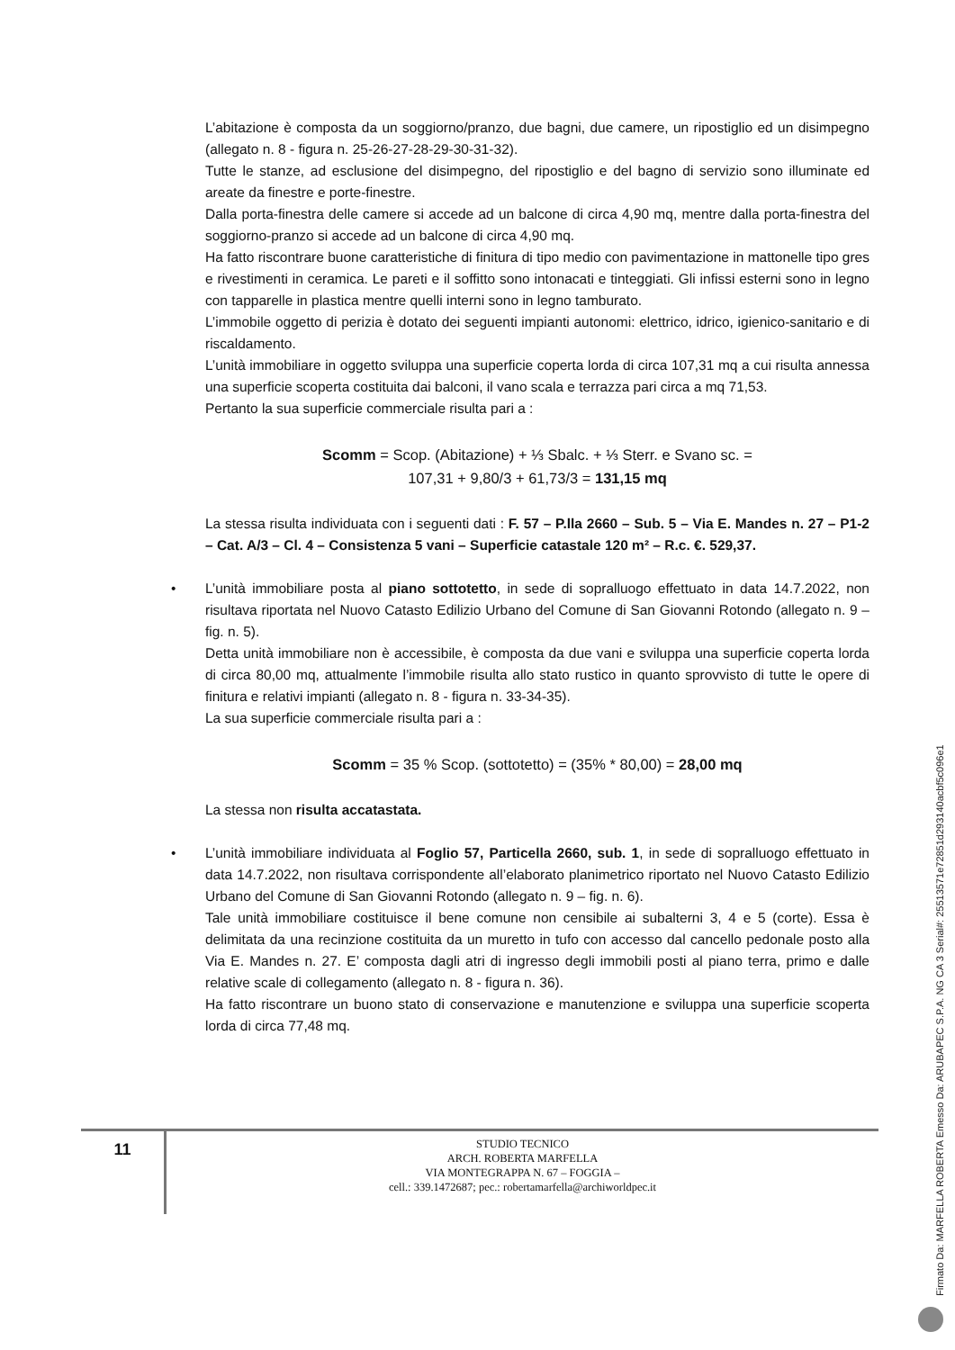L’abitazione è composta da un soggiorno/pranzo, due bagni, due camere, un ripostiglio ed un disimpegno (allegato n. 8 - figura n. 25-26-27-28-29-30-31-32).
Tutte le stanze, ad esclusione del disimpegno, del ripostiglio e del bagno di servizio sono illuminate ed areate da finestre e porte-finestre.
Dalla porta-finestra delle camere si accede ad un balcone di circa 4,90 mq, mentre dalla porta-finestra del soggiorno-pranzo si accede ad un balcone di circa 4,90 mq.
Ha fatto riscontrare buone caratteristiche di finitura di tipo medio con pavimentazione in mattonelle tipo gres e rivestimenti in ceramica. Le pareti e il soffitto sono intonacati e tinteggiati. Gli infissi esterni sono in legno con tapparelle in plastica mentre quelli interni sono in legno tamburato.
L’immobile oggetto di perizia è dotato dei seguenti impianti autonomi: elettrico, idrico, igienico-sanitario e di riscaldamento.
L’unità immobiliare in oggetto sviluppa una superficie coperta lorda di circa 107,31 mq a cui risulta annessa una superficie scoperta costituita dai balconi, il vano scala e terrazza pari circa a mq 71,53.
Pertanto la sua superficie commerciale risulta pari a :
Scomm = Scop. (Abitazione) + ⅓ Sbalc. + ⅓ Sterr. e Svano sc. =
107,31 + 9,80/3 + 61,73/3 = 131,15 mq
La stessa risulta individuata con i seguenti dati : F. 57 – P.lla 2660 – Sub. 5 – Via E. Mandes n. 27 – P1-2 – Cat. A/3 – Cl. 4 – Consistenza 5 vani – Superficie catastale 120 m² – R.c. €. 529,37.
•
L’unità immobiliare posta al piano sottotetto, in sede di sopralluogo effettuato in data 14.7.2022, non risultava riportata nel Nuovo Catasto Edilizio Urbano del Comune di San Giovanni Rotondo (allegato n. 9 – fig. n. 5).
Detta unità immobiliare non è accessibile, è composta da due vani e sviluppa una superficie coperta lorda di circa 80,00 mq, attualmente l’immobile risulta allo stato rustico in quanto sprovvisto di tutte le opere di finitura e relativi impianti (allegato n. 8 - figura n. 33-34-35).
La sua superficie commerciale risulta pari a :
Scomm = 35 % Scop. (sottotetto) = (35% * 80,00) = 28,00 mq
La stessa non risulta accatastata.
•
L’unità immobiliare individuata al Foglio 57, Particella 2660, sub. 1, in sede di sopralluogo effettuato in data 14.7.2022, non risultava corrispondente all’elaborato planimetrico riportato nel Nuovo Catasto Edilizio Urbano del Comune di San Giovanni Rotondo (allegato n. 9 – fig. n. 6).
Tale unità immobiliare costituisce il bene comune non censibile ai subalterni 3, 4 e 5 (corte). Essa è delimitata da una recinzione costituita da un muretto in tufo con accesso dal cancello pedonale posto alla Via E. Mandes n. 27. E’ composta dagli atri di ingresso degli immobili posti al piano terra, primo e dalle relative scale di collegamento (allegato n. 8 - figura n. 36).
Ha fatto riscontrare un buono stato di conservazione e manutenzione e sviluppa una superficie scoperta lorda di circa 77,48 mq.
11
STUDIO TECNICO
ARCH. ROBERTA MARFELLA
VIA MONTEGRAPPA N. 67 – FOGGIA –
cell.: 339.1472687; pec.: robertamarfella@archiworldpec.it
Firmato Da: MARFELLA ROBERTA Emesso Da: ARUBAPEC S.P.A. NG CA 3 Serial#: 25513571e72851d293140acbf5c096e1